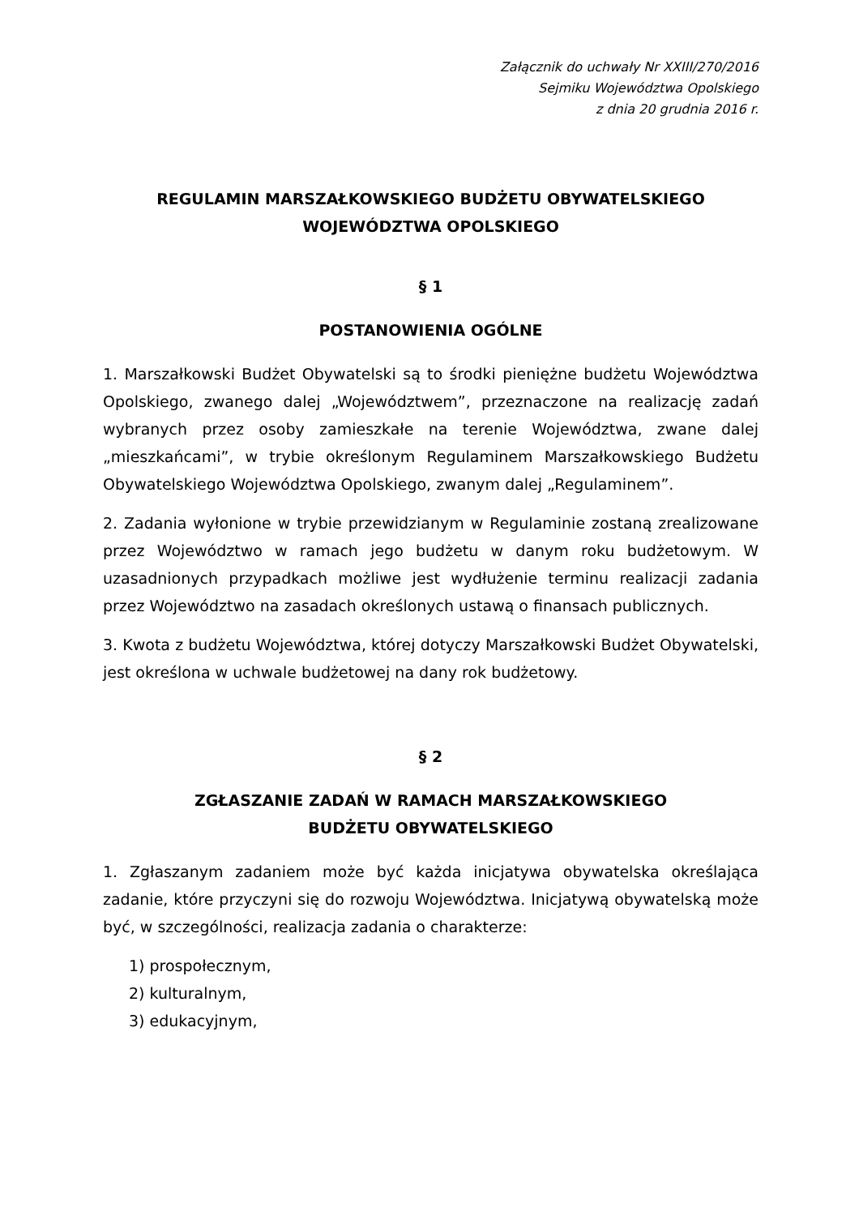Załącznik do uchwały Nr XXIII/270/2016
Sejmiku Województwa Opolskiego
z dnia 20 grudnia 2016 r.
REGULAMIN MARSZAŁKOWSKIEGO BUDŻETU OBYWATELSKIEGO
WOJEWÓDZTWA OPOLSKIEGO
§ 1
POSTANOWIENIA OGÓLNE
1. Marszałkowski Budżet Obywatelski są to środki pieniężne budżetu Województwa Opolskiego, zwanego dalej „Województwem”, przeznaczone na realizację zadań wybranych przez osoby zamieszkałe na terenie Województwa, zwane dalej „mieszkańcami”, w trybie określonym Regulaminem Marszałkowskiego Budżetu Obywatelskiego Województwa Opolskiego, zwanym dalej „Regulaminem”.
2. Zadania wyłonione w trybie przewidzianym w Regulaminie zostaną zrealizowane przez Województwo w ramach jego budżetu w danym roku budżetowym. W uzasadnionych przypadkach możliwe jest wydłużenie terminu realizacji zadania przez Województwo na zasadach określonych ustawą o finansach publicznych.
3. Kwota z budżetu Województwa, której dotyczy Marszałkowski Budżet Obywatelski, jest określona w uchwale budżetowej na dany rok budżetowy.
§ 2
ZGŁASZANIE ZADAŃ W RAMACH MARSZAŁKOWSKIEGO
BUDŻETU OBYWATELSKIEGO
1. Zgłaszanym zadaniem może być każda inicjatywa obywatelska określająca zadanie, które przyczyni się do rozwoju Województwa. Inicjatywą obywatelską może być, w szczególności, realizacja zadania o charakterze:
1) prospołecznym,
2) kulturalnym,
3) edukacyjnym,